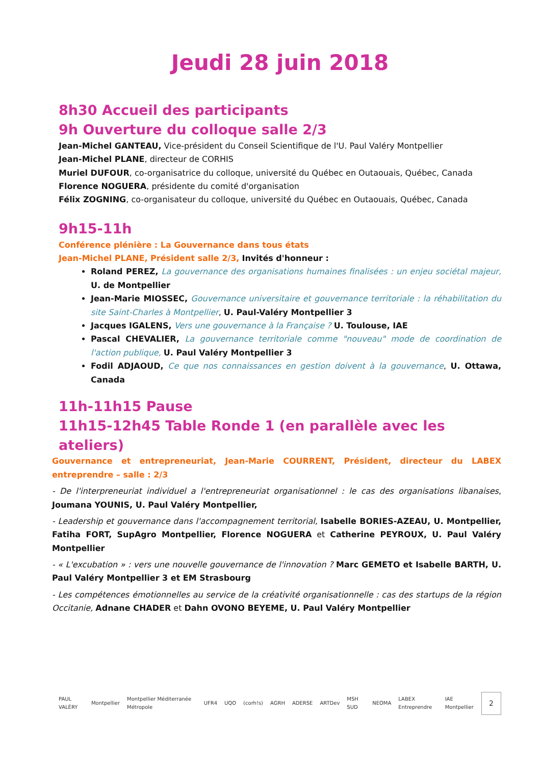Jeudi 28 juin 2018
8h30 Accueil des participants
9h Ouverture du colloque salle 2/3
Jean-Michel GANTEAU, Vice-président du Conseil Scientifique de l'U. Paul Valéry Montpellier
Jean-Michel PLANE, directeur de CORHIS
Muriel DUFOUR, co-organisatrice du colloque, université du Québec en Outaouais, Québec, Canada
Florence NOGUERA, présidente du comité d'organisation
Félix ZOGNING, co-organisateur du colloque, université du Québec en Outaouais, Québec, Canada
9h15-11h
Conférence plénière : La Gouvernance dans tous états
Jean-Michel PLANE, Président salle 2/3, Invités d'honneur :
Roland PEREZ, La gouvernance des organisations humaines finalisées : un enjeu sociétal majeur, U. de Montpellier
Jean-Marie MIOSSEC, Gouvernance universitaire et gouvernance territoriale : la réhabilitation du site Saint-Charles à Montpellier, U. Paul-Valéry Montpellier 3
Jacques IGALENS, Vers une gouvernance à la Française ? U. Toulouse, IAE
Pascal CHEVALIER, La gouvernance territoriale comme "nouveau" mode de coordination de l'action publique, U. Paul Valéry Montpellier 3
Fodil ADJAOUD, Ce que nos connaissances en gestion doivent à la gouvernance, U. Ottawa, Canada
11h-11h15 Pause
11h15-12h45 Table Ronde 1 (en parallèle avec les ateliers)
Gouvernance et entrepreneuriat, Jean-Marie COURRENT, Président, directeur du LABEX entreprendre – salle : 2/3
- De l'interpreneuriat individuel a l'entrepreneuriat organisationnel : le cas des organisations libanaises, Joumana YOUNIS, U. Paul Valéry Montpellier,
- Leadership et gouvernance dans l'accompagnement territorial, Isabelle BORIES-AZEAU, U. Montpellier, Fatiha FORT, SupAgro Montpellier, Florence NOGUERA et Catherine PEYROUX, U. Paul Valéry Montpellier
- « L'excubation » : vers une nouvelle gouvernance de l'innovation ? Marc GEMETO et Isabelle BARTH, U. Paul Valéry Montpellier 3 et EM Strasbourg
- Les compétences émotionnelles au service de la créativité organisationnelle : cas des startups de la région Occitanie, Adnane CHADER et Dahn OVONO BEYEME, U. Paul Valéry Montpellier
PAUL VALÉRY Montpellier Montpellier Méditerranée Métropole UFR4 UQO (corh!s) AGRH ADERSE ARTDev MSH SUD NEOMA LABEX Entreprendre IAE Montpellier 2